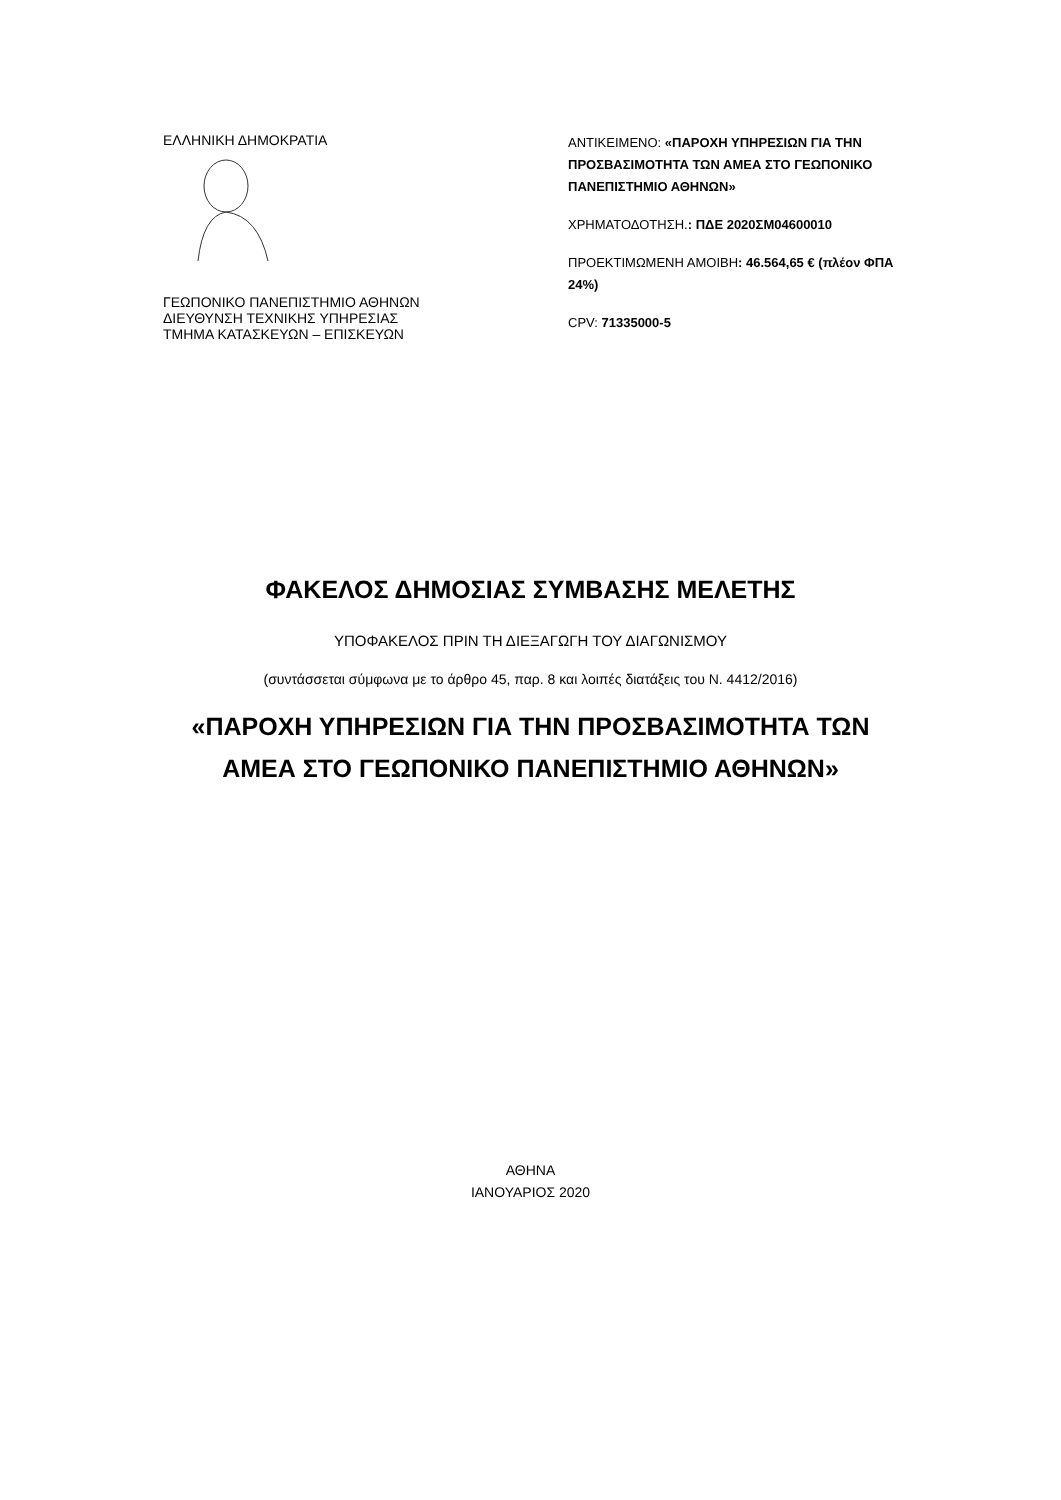ΕΛΛΗΝΙΚΗ ΔΗΜΟΚΡΑΤΙΑ
ΓΕΩΠΟΝΙΚΟ ΠΑΝΕΠΙΣΤΗΜΙΟ ΑΘΗΝΩΝ
ΔΙΕΥΘΥΝΣΗ ΤΕΧΝΙΚΗΣ ΥΠΗΡΕΣΙΑΣ
ΤΜΗΜΑ ΚΑΤΑΣΚΕΥΩΝ – ΕΠΙΣΚΕΥΩΝ
ΑΝΤΙΚΕΙΜΕΝΟ: «ΠΑΡΟΧΗ ΥΠΗΡΕΣΙΩΝ ΓΙΑ ΤΗΝ ΠΡΟΣΒΑΣΙΜΟΤΗΤΑ ΤΩΝ ΑΜΕΑ ΣΤΟ ΓΕΩΠΟΝΙΚΟ ΠΑΝΕΠΙΣΤΗΜΙΟ ΑΘΗΝΩΝ»
ΧΡΗΜΑΤΟΔΟΤΗΣΗ.: ΠΔΕ 2020ΣΜ04600010
ΠΡΟΕΚΤΙΜΩΜΕΝΗ ΑΜΟΙΒΗ: 46.564,65 € (πλέον ΦΠΑ 24%)
CPV: 71335000-5
ΦΑΚΕΛΟΣ ΔΗΜΟΣΙΑΣ ΣΥΜΒΑΣΗΣ ΜΕΛΕΤΗΣ
ΥΠΟΦΑΚΕΛΟΣ ΠΡΙΝ ΤΗ ΔΙΕΞΑΓΩΓΗ ΤΟΥ ΔΙΑΓΩΝΙΣΜΟΥ
(συντάσσεται σύμφωνα με το άρθρο 45, παρ. 8 και λοιπές διατάξεις του Ν. 4412/2016)
«ΠΑΡΟΧΗ ΥΠΗΡΕΣΙΩΝ ΓΙΑ ΤΗΝ ΠΡΟΣΒΑΣΙΜΟΤΗΤΑ ΤΩΝ
ΑΜΕΑ ΣΤΟ ΓΕΩΠΟΝΙΚΟ ΠΑΝΕΠΙΣΤΗΜΙΟ ΑΘΗΝΩΝ»
ΑΘΗΝΑ
ΙΑΝΟΥΑΡΙΟΣ 2020